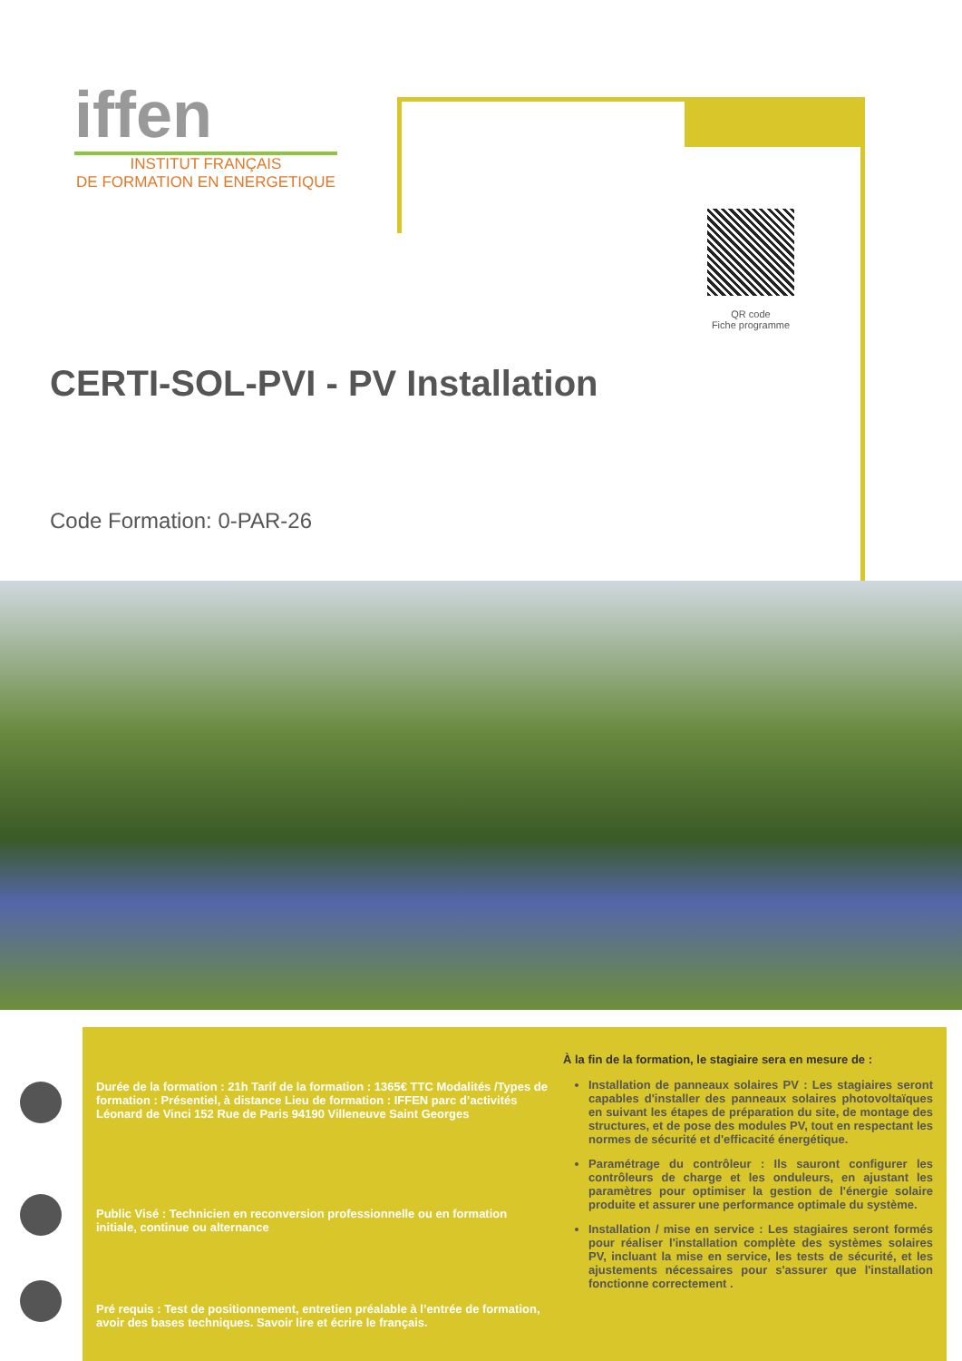iffen
INSTITUT FRANÇAIS
DE FORMATION EN ENERGETIQUE
QR code
Fiche programme
CERTI-SOL-PVI - PV Installation
Code Formation: 0-PAR-26
Durée de la formation : 21h Tarif de la formation : 1365€ TTC Modalités /Types de formation : Présentiel, à distance Lieu de formation : IFFEN parc d’activités Léonard de Vinci 152 Rue de Paris 94190 Villeneuve Saint Georges
Public Visé : Technicien en reconversion professionnelle ou en formation initiale, continue ou alternance
Pré requis : Test de positionnement, entretien préalable à l’entrée de formation, avoir des bases techniques. Savoir lire et écrire le français.
À la fin de la formation, le stagiaire sera en mesure de :
Installation de panneaux solaires PV : Les stagiaires seront capables d'installer des panneaux solaires photovoltaïques en suivant les étapes de préparation du site, de montage des structures, et de pose des modules PV, tout en respectant les normes de sécurité et d'efficacité énergétique.
Paramétrage du contrôleur : Ils sauront configurer les contrôleurs de charge et les onduleurs, en ajustant les paramètres pour optimiser la gestion de l'énergie solaire produite et assurer une performance optimale du système.
Installation / mise en service : Les stagiaires seront formés pour réaliser l'installation complète des systèmes solaires PV, incluant la mise en service, les tests de sécurité, et les ajustements nécessaires pour s'assurer que l'installation fonctionne correctement .